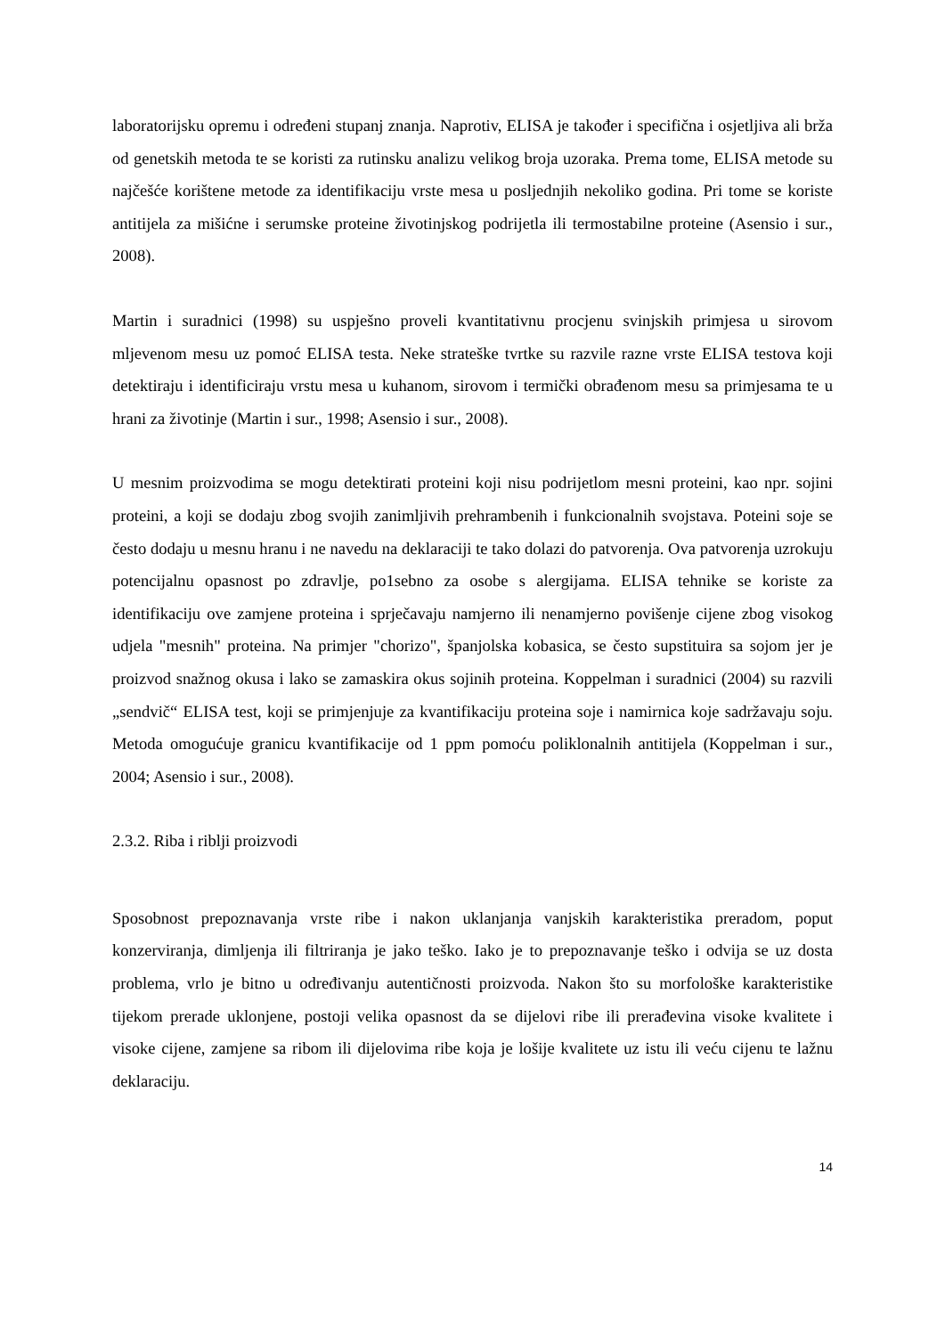laboratorijsku opremu i određeni stupanj znanja. Naprotiv, ELISA je također i specifična i osjetljiva ali brža od genetskih metoda te se koristi za rutinsku analizu velikog broja uzoraka. Prema tome, ELISA metode su najčešće korištene metode za identifikaciju vrste mesa u posljednjih nekoliko godina. Pri tome se koriste antitijela za mišićne i serumske proteine životinjskog podrijetla ili termostabilne proteine (Asensio i sur., 2008).
Martin i suradnici (1998) su uspješno proveli kvantitativnu procjenu svinjskih primjesa u sirovom mljevenom mesu uz pomoć ELISA testa. Neke strateške tvrtke su razvile razne vrste ELISA testova koji detektiraju i identificiraju vrstu mesa u kuhanom, sirovom i termički obrađenom mesu sa primjesama te u hrani za životinje (Martin i sur., 1998; Asensio i sur., 2008).
U mesnim proizvodima se mogu detektirati proteini koji nisu podrijetlom mesni proteini, kao npr. sojini proteini, a koji se dodaju zbog svojih zanimljivih prehrambenih i funkcionalnih svojstava. Poteini soje se često dodaju u mesnu hranu i ne navedu na deklaraciji te tako dolazi do patvorenja. Ova patvorenja uzrokuju potencijalnu opasnost po zdravlje, po1sebno za osobe s alergijama. ELISA tehnike se koriste za identifikaciju ove zamjene proteina i sprječavaju namjerno ili nenamjerno povišenje cijene zbog visokog udjela "mesnih" proteina. Na primjer "chorizo", španjolska kobasica, se često supstituira sa sojom jer je proizvod snažnog okusa i lako se zamaskira okus sojinih proteina. Koppelman i suradnici (2004) su razvili „sendvič“ ELISA test, koji se primjenjuje za kvantifikaciju proteina soje i namirnica koje sadržavaju soju. Metoda omogućuje granicu kvantifikacije od 1 ppm pomoću poliklonalnih antitijela (Koppelman i sur., 2004; Asensio i sur., 2008).
2.3.2. Riba i riblji proizvodi
Sposobnost prepoznavanja vrste ribe i nakon uklanjanja vanjskih karakteristika preradom, poput konzerviranja, dimljenja ili filtriranja je jako teško. Iako je to prepoznavanje teško i odvija se uz dosta problema, vrlo je bitno u određivanju autentičnosti proizvoda. Nakon što su morfološke karakteristike tijekom prerade uklonjene, postoji velika opasnost da se dijelovi ribe ili prerađevina visoke kvalitete i visoke cijene, zamjene sa ribom ili dijelovima ribe koja je lošije kvalitete uz istu ili veću cijenu te lažnu deklaraciju.
14